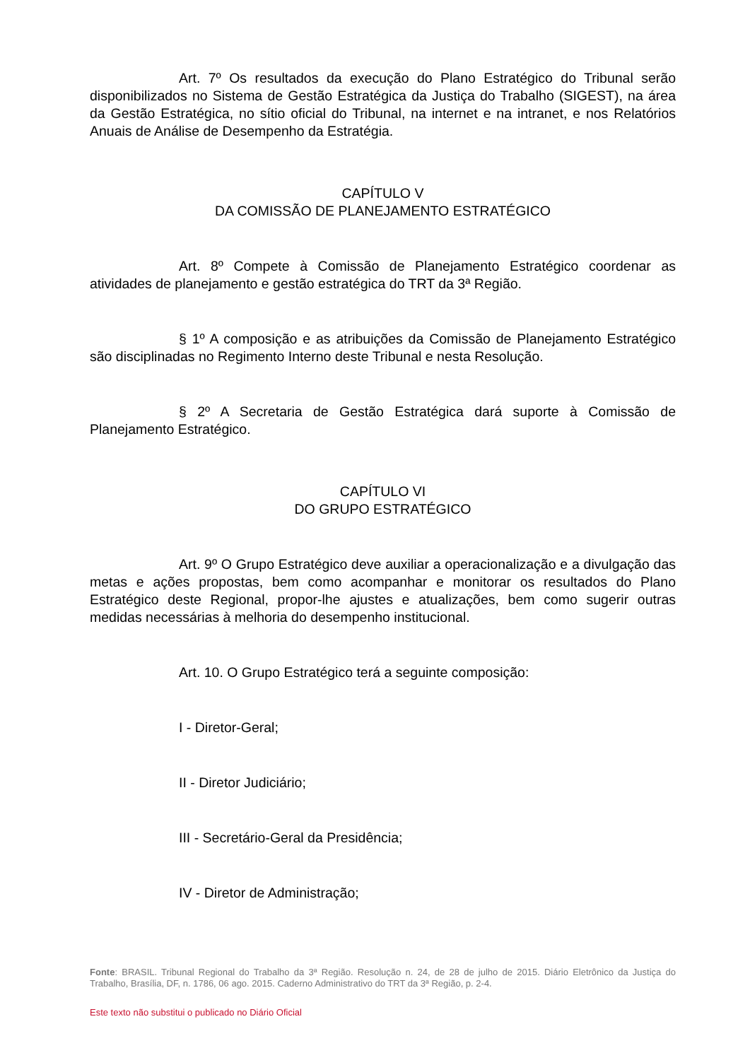Art. 7º Os resultados da execução do Plano Estratégico do Tribunal serão disponibilizados no Sistema de Gestão Estratégica da Justiça do Trabalho (SIGEST), na área da Gestão Estratégica, no sítio oficial do Tribunal, na internet e na intranet, e nos Relatórios Anuais de Análise de Desempenho da Estratégia.
CAPÍTULO V
DA COMISSÃO DE PLANEJAMENTO ESTRATÉGICO
Art. 8º Compete à Comissão de Planejamento Estratégico coordenar as atividades de planejamento e gestão estratégica do TRT da 3ª Região.
§ 1º A composição e as atribuições da Comissão de Planejamento Estratégico são disciplinadas no Regimento Interno deste Tribunal e nesta Resolução.
§ 2º A Secretaria de Gestão Estratégica dará suporte à Comissão de Planejamento Estratégico.
CAPÍTULO VI
DO GRUPO ESTRATÉGICO
Art. 9º O Grupo Estratégico deve auxiliar a operacionalização e a divulgação das metas e ações propostas, bem como acompanhar e monitorar os resultados do Plano Estratégico deste Regional, propor-lhe ajustes e atualizações, bem como sugerir outras medidas necessárias à melhoria do desempenho institucional.
Art. 10. O Grupo Estratégico terá a seguinte composição:
I - Diretor-Geral;
II - Diretor Judiciário;
III - Secretário-Geral da Presidência;
IV - Diretor de Administração;
Fonte: BRASIL. Tribunal Regional do Trabalho da 3ª Região. Resolução n. 24, de 28 de julho de 2015. Diário Eletrônico da Justiça do Trabalho, Brasília, DF, n. 1786, 06 ago. 2015. Caderno Administrativo do TRT da 3ª Região, p. 2-4.
Este texto não substitui o publicado no Diário Oficial